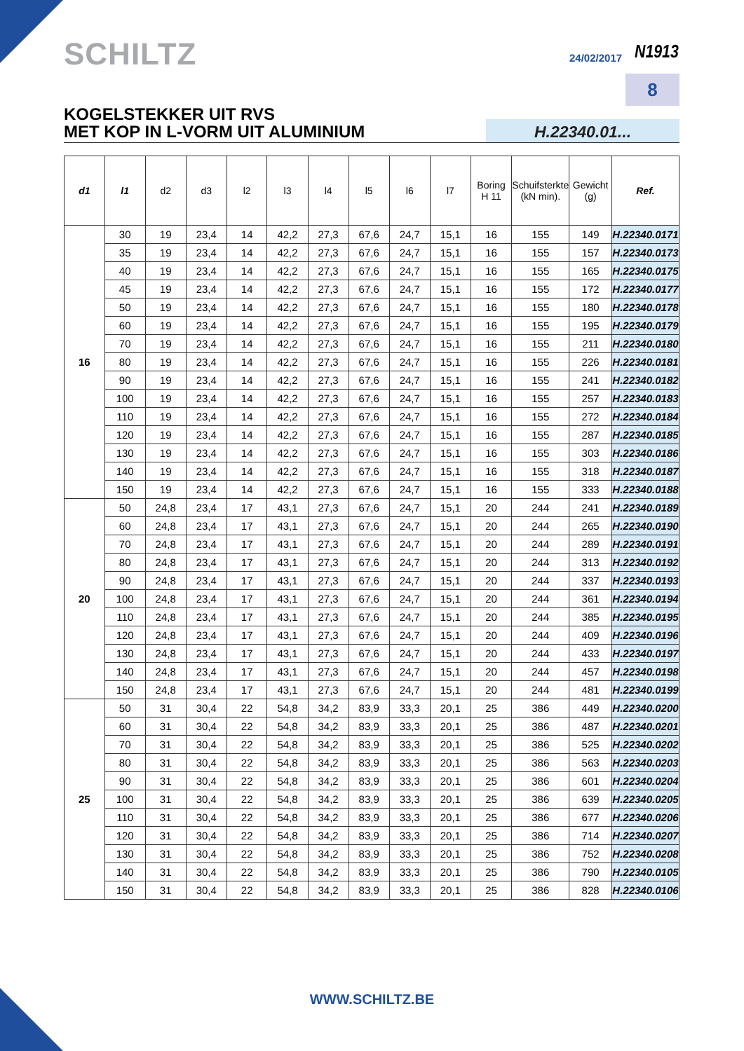SCHILTZ 24/02/2017 N1913
8
KOGELSTEKKER UIT RVS
MET KOP IN L-VORM UIT ALUMINIUM
H.22340.01...
| d1 | l1 | d2 | d3 | l2 | l3 | l4 | l5 | l6 | l7 | Boring H 11 | Schuifsterkte (kN min). | Gewicht (g) | Ref. |
| --- | --- | --- | --- | --- | --- | --- | --- | --- | --- | --- | --- | --- | --- |
| 16 | 30 | 19 | 23,4 | 14 | 42,2 | 27,3 | 67,6 | 24,7 | 15,1 | 16 | 155 | 149 | H.22340.0171 |
| | 35 | 19 | 23,4 | 14 | 42,2 | 27,3 | 67,6 | 24,7 | 15,1 | 16 | 155 | 157 | H.22340.0173 |
| | 40 | 19 | 23,4 | 14 | 42,2 | 27,3 | 67,6 | 24,7 | 15,1 | 16 | 155 | 165 | H.22340.0175 |
| | 45 | 19 | 23,4 | 14 | 42,2 | 27,3 | 67,6 | 24,7 | 15,1 | 16 | 155 | 172 | H.22340.0177 |
| | 50 | 19 | 23,4 | 14 | 42,2 | 27,3 | 67,6 | 24,7 | 15,1 | 16 | 155 | 180 | H.22340.0178 |
| | 60 | 19 | 23,4 | 14 | 42,2 | 27,3 | 67,6 | 24,7 | 15,1 | 16 | 155 | 195 | H.22340.0179 |
| | 70 | 19 | 23,4 | 14 | 42,2 | 27,3 | 67,6 | 24,7 | 15,1 | 16 | 155 | 211 | H.22340.0180 |
| | 80 | 19 | 23,4 | 14 | 42,2 | 27,3 | 67,6 | 24,7 | 15,1 | 16 | 155 | 226 | H.22340.0181 |
| | 90 | 19 | 23,4 | 14 | 42,2 | 27,3 | 67,6 | 24,7 | 15,1 | 16 | 155 | 241 | H.22340.0182 |
| | 100 | 19 | 23,4 | 14 | 42,2 | 27,3 | 67,6 | 24,7 | 15,1 | 16 | 155 | 257 | H.22340.0183 |
| | 110 | 19 | 23,4 | 14 | 42,2 | 27,3 | 67,6 | 24,7 | 15,1 | 16 | 155 | 272 | H.22340.0184 |
| | 120 | 19 | 23,4 | 14 | 42,2 | 27,3 | 67,6 | 24,7 | 15,1 | 16 | 155 | 287 | H.22340.0185 |
| | 130 | 19 | 23,4 | 14 | 42,2 | 27,3 | 67,6 | 24,7 | 15,1 | 16 | 155 | 303 | H.22340.0186 |
| | 140 | 19 | 23,4 | 14 | 42,2 | 27,3 | 67,6 | 24,7 | 15,1 | 16 | 155 | 318 | H.22340.0187 |
| | 150 | 19 | 23,4 | 14 | 42,2 | 27,3 | 67,6 | 24,7 | 15,1 | 16 | 155 | 333 | H.22340.0188 |
| 20 | 50 | 24,8 | 23,4 | 17 | 43,1 | 27,3 | 67,6 | 24,7 | 15,1 | 20 | 244 | 241 | H.22340.0189 |
| | 60 | 24,8 | 23,4 | 17 | 43,1 | 27,3 | 67,6 | 24,7 | 15,1 | 20 | 244 | 265 | H.22340.0190 |
| | 70 | 24,8 | 23,4 | 17 | 43,1 | 27,3 | 67,6 | 24,7 | 15,1 | 20 | 244 | 289 | H.22340.0191 |
| | 80 | 24,8 | 23,4 | 17 | 43,1 | 27,3 | 67,6 | 24,7 | 15,1 | 20 | 244 | 313 | H.22340.0192 |
| | 90 | 24,8 | 23,4 | 17 | 43,1 | 27,3 | 67,6 | 24,7 | 15,1 | 20 | 244 | 337 | H.22340.0193 |
| | 100 | 24,8 | 23,4 | 17 | 43,1 | 27,3 | 67,6 | 24,7 | 15,1 | 20 | 244 | 361 | H.22340.0194 |
| | 110 | 24,8 | 23,4 | 17 | 43,1 | 27,3 | 67,6 | 24,7 | 15,1 | 20 | 244 | 385 | H.22340.0195 |
| | 120 | 24,8 | 23,4 | 17 | 43,1 | 27,3 | 67,6 | 24,7 | 15,1 | 20 | 244 | 409 | H.22340.0196 |
| | 130 | 24,8 | 23,4 | 17 | 43,1 | 27,3 | 67,6 | 24,7 | 15,1 | 20 | 244 | 433 | H.22340.0197 |
| | 140 | 24,8 | 23,4 | 17 | 43,1 | 27,3 | 67,6 | 24,7 | 15,1 | 20 | 244 | 457 | H.22340.0198 |
| | 150 | 24,8 | 23,4 | 17 | 43,1 | 27,3 | 67,6 | 24,7 | 15,1 | 20 | 244 | 481 | H.22340.0199 |
| 25 | 50 | 31 | 30,4 | 22 | 54,8 | 34,2 | 83,9 | 33,3 | 20,1 | 25 | 386 | 449 | H.22340.0200 |
| | 60 | 31 | 30,4 | 22 | 54,8 | 34,2 | 83,9 | 33,3 | 20,1 | 25 | 386 | 487 | H.22340.0201 |
| | 70 | 31 | 30,4 | 22 | 54,8 | 34,2 | 83,9 | 33,3 | 20,1 | 25 | 386 | 525 | H.22340.0202 |
| | 80 | 31 | 30,4 | 22 | 54,8 | 34,2 | 83,9 | 33,3 | 20,1 | 25 | 386 | 563 | H.22340.0203 |
| | 90 | 31 | 30,4 | 22 | 54,8 | 34,2 | 83,9 | 33,3 | 20,1 | 25 | 386 | 601 | H.22340.0204 |
| | 100 | 31 | 30,4 | 22 | 54,8 | 34,2 | 83,9 | 33,3 | 20,1 | 25 | 386 | 639 | H.22340.0205 |
| | 110 | 31 | 30,4 | 22 | 54,8 | 34,2 | 83,9 | 33,3 | 20,1 | 25 | 386 | 677 | H.22340.0206 |
| | 120 | 31 | 30,4 | 22 | 54,8 | 34,2 | 83,9 | 33,3 | 20,1 | 25 | 386 | 714 | H.22340.0207 |
| | 130 | 31 | 30,4 | 22 | 54,8 | 34,2 | 83,9 | 33,3 | 20,1 | 25 | 386 | 752 | H.22340.0208 |
| | 140 | 31 | 30,4 | 22 | 54,8 | 34,2 | 83,9 | 33,3 | 20,1 | 25 | 386 | 790 | H.22340.0105 |
| | 150 | 31 | 30,4 | 22 | 54,8 | 34,2 | 83,9 | 33,3 | 20,1 | 25 | 386 | 828 | H.22340.0106 |
WWW.SCHILTZ.BE